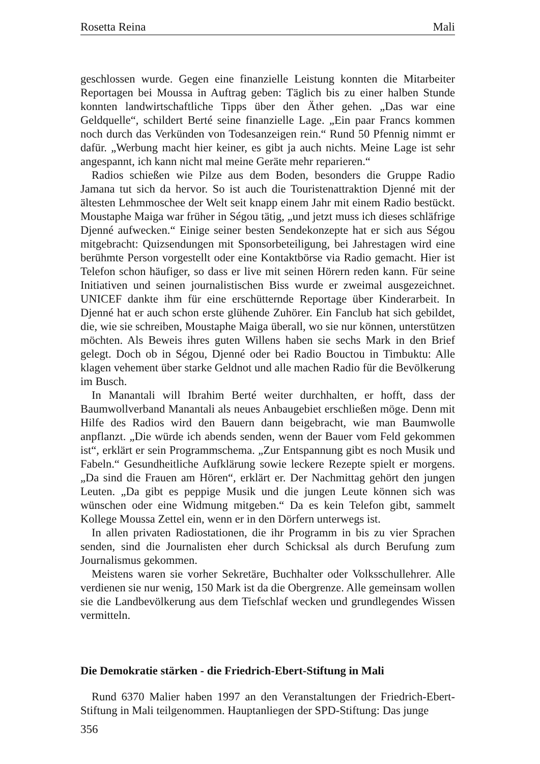Rosetta Reina Mali
geschlossen wurde. Gegen eine finanzielle Leistung konnten die Mitarbeiter Reportagen bei Moussa in Auftrag geben: Täglich bis zu einer halben Stunde konnten landwirtschaftliche Tipps über den Äther gehen. „Das war eine Geldquelle“, schildert Berté seine finanzielle Lage. „Ein paar Francs kommen noch durch das Verkünden von Todesanzeigen rein.“ Rund 50 Pfennig nimmt er dafür. „Werbung macht hier keiner, es gibt ja auch nichts. Meine Lage ist sehr angespannt, ich kann nicht mal meine Geräte mehr reparieren.“
Radios schießen wie Pilze aus dem Boden, besonders die Gruppe Radio Jamana tut sich da hervor. So ist auch die Touristenattraktion Djenné mit der ältesten Lehmmoschee der Welt seit knapp einem Jahr mit einem Radio bestückt. Moustaphe Maiga war früher in Ségou tätig, „und jetzt muss ich dieses schläfrige Djenné aufwecken.“ Einige seiner besten Sendekonzepte hat er sich aus Ségou mitgebracht: Quizsendungen mit Sponsorbeteiligung, bei Jahrestagen wird eine berühmte Person vorgestellt oder eine Kontaktbörse via Radio gemacht. Hier ist Telefon schon häufiger, so dass er live mit seinen Hörern reden kann. Für seine Initiativen und seinen journalistischen Biss wurde er zweimal ausgezeichnet. UNICEF dankte ihm für eine erschütternde Reportage über Kinderarbeit. In Djenné hat er auch schon erste glühende Zuhörer. Ein Fanclub hat sich gebildet, die, wie sie schreiben, Moustaphe Maiga überall, wo sie nur können, unterstützen möchten. Als Beweis ihres guten Willens haben sie sechs Mark in den Brief gelegt. Doch ob in Ségou, Djenné oder bei Radio Bouctou in Timbuktu: Alle klagen vehement über starke Geldnot und alle machen Radio für die Bevölkerung im Busch.
In Manantali will Ibrahim Berté weiter durchhalten, er hofft, dass der Baumwollverband Manantali als neues Anbaugebiet erschließen möge. Denn mit Hilfe des Radios wird den Bauern dann beigebracht, wie man Baumwolle anpflanzt. „Die würde ich abends senden, wenn der Bauer vom Feld gekommen ist“, erklärt er sein Programmschema. „Zur Entspannung gibt es noch Musik und Fabeln.“ Gesundheitliche Aufklärung sowie leckere Rezepte spielt er morgens. „Da sind die Frauen am Hören“, erklärt er. Der Nachmittag gehört den jungen Leuten. „Da gibt es peppige Musik und die jungen Leute können sich was wünschen oder eine Widmung mitgeben.“ Da es kein Telefon gibt, sammelt Kollege Moussa Zettel ein, wenn er in den Dörfern unterwegs ist.
In allen privaten Radiostationen, die ihr Programm in bis zu vier Sprachen senden, sind die Journalisten eher durch Schicksal als durch Berufung zum Journalismus gekommen.
Meistens waren sie vorher Sekretäre, Buchhalter oder Volksschullehrer. Alle verdienen sie nur wenig, 150 Mark ist da die Obergrenze. Alle gemeinsam wollen sie die Landbevölkerung aus dem Tiefschlaf wecken und grundlegendes Wissen vermitteln.
Die Demokratie stärken - die Friedrich-Ebert-Stiftung in Mali
Rund 6370 Malier haben 1997 an den Veranstaltungen der Friedrich-Ebert-Stiftung in Mali teilgenommen. Hauptanliegen der SPD-Stiftung: Das junge
356